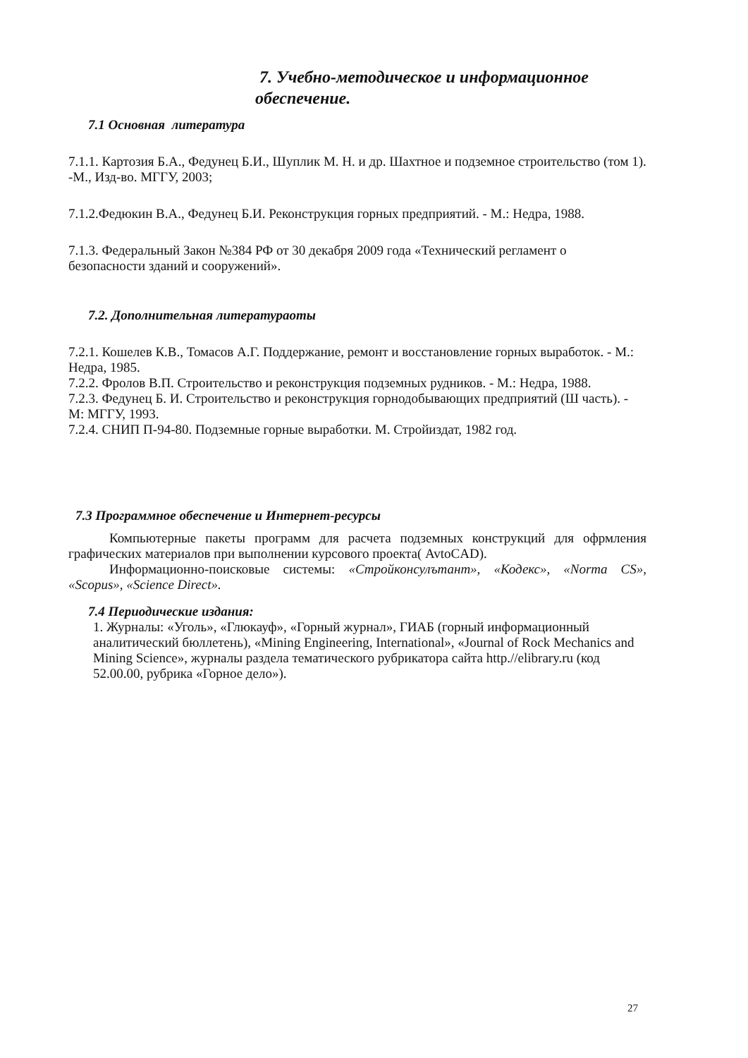7. Учебно-методическое и информационное
обеспечение.
7.1 Основная литература
7.1.1. Картозия Б.А., Федунец Б.И., Шуплик М. Н. и др. Шахтное и подземное строительство (том 1). -М., Изд-во. МГГУ, 2003;
7.1.2.Федюкин В.А., Федунец Б.И. Реконструкция горных предприятий. - М.: Недра, 1988.
7.1.3. Федеральный Закон №384 РФ от 30 декабря 2009 года «Технический регламент о безопасности зданий и сооружений».
7.2. Дополнительная литератураоты
7.2.1. Кошелев К.В., Томасов А.Г. Поддержание, ремонт и восстановление горных выработок. - М.: Недра, 1985.
7.2.2. Фролов В.П. Строительство и реконструкция подземных рудников. - М.: Недра, 1988.
7.2.3. Федунец Б. И. Строительство и реконструкция горнодобывающих предприятий (Ш часть). - М: МГГУ, 1993.
7.2.4. СНИП П-94-80. Подземные горные выработки. М. Стройиздат, 1982 год.
7.3 Программное обеспечение и Интернет-ресурсы
Компьютерные пакеты программ для расчета подземных конструкций для офрмления графических материалов при выполнении курсового проекта( AvtoCAD).
Информационно-поисковые системы: «Стройконсулътант», «Кодекс», «Norma CS», «Scopus», «Science Direct».
7.4 Периодические издания:
1. Журналы: «Уголь», «Глюкауф», «Горный журнал», ГИАБ (горный информационный аналитический бюллетень), «Mining Engineering, International», «Journal of Rock Mechanics and Mining Science», журналы раздела тематического рубрикатора сайта http.//elibrary.ru (код 52.00.00, рубрика «Горное дело»).
27